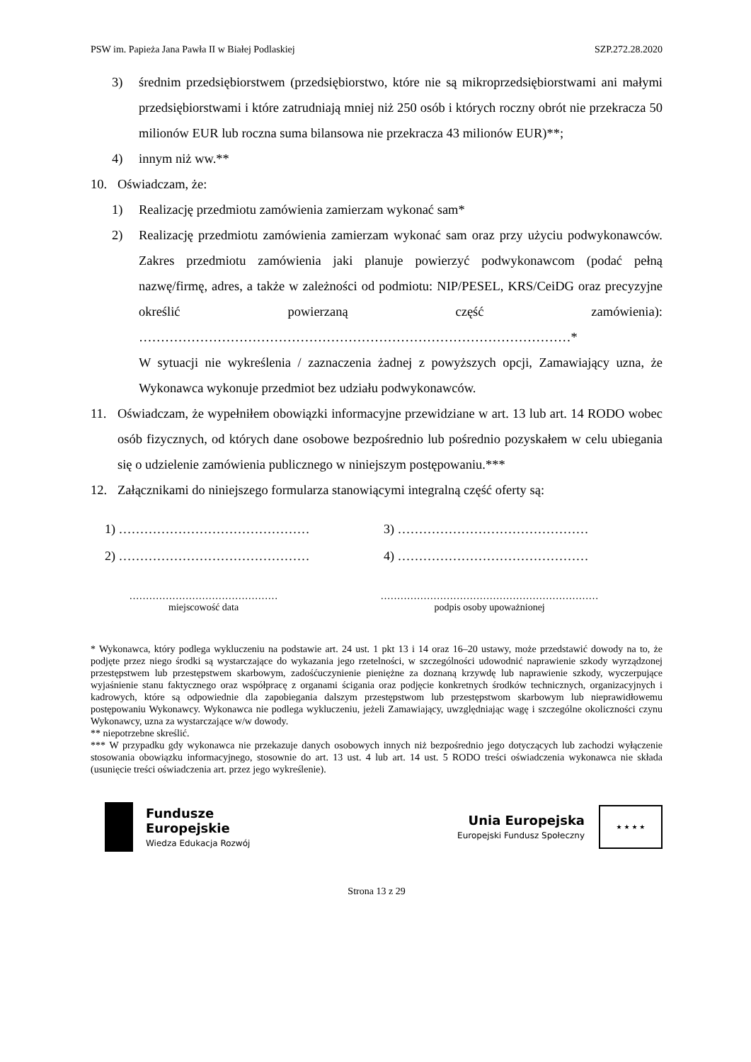PSW im. Papieża Jana Pawła II w Białej Podlaskiej SZP.272.28.2020
3) średnim przedsiębiorstwem (przedsiębiorstwo, które nie są mikroprzedsiębiorstwami ani małymi przedsiębiorstwami i które zatrudniają mniej niż 250 osób i których roczny obrót nie przekracza 50 milionów EUR lub roczna suma bilansowa nie przekracza 43 milionów EUR)**;
4) innym niż ww.**
10. Oświadczam, że:
1) Realizację przedmiotu zamówienia zamierzam wykonać sam*
2) Realizację przedmiotu zamówienia zamierzam wykonać sam oraz przy użyciu podwykonawców. Zakres przedmiotu zamówienia jaki planuje powierzyć podwykonawcom (podać pełną nazwę/firmę, adres, a także w zależności od podmiotu: NIP/PESEL, KRS/CeiDG oraz precyzyjne określić powierzaną część zamówienia): ………………………………………………………………………………………*
W sytuacji nie wykreślenia / zaznaczenia żadnej z powyższych opcji, Zamawiający uzna, że Wykonawca wykonuje przedmiot bez udziału podwykonawców.
11. Oświadczam, że wypełniłem obowiązki informacyjne przewidziane w art. 13 lub art. 14 RODO wobec osób fizycznych, od których dane osobowe bezpośrednio lub pośrednio pozyskałem w celu ubiegania się o udzielenie zamówienia publicznego w niniejszym postępowaniu.***
12. Załącznikami do niniejszego formularza stanowiącymi integralną część oferty są:
1) ……………………………………… 3) ………………………………………
2) ……………………………………… 4) ………………………………………
………………………………………
miejscowość data
…………………………………………………………
podpis osoby upoważnionej
* Wykonawca, który podlega wykluczeniu na podstawie art. 24 ust. 1 pkt 13 i 14 oraz 16–20 ustawy, może przedstawić dowody na to, że podjęte przez niego środki są wystarczające do wykazania jego rzetelności, w szczególności udowodnić naprawienie szkody wyrządzonej przestępstwem lub przestępstwem skarbowym, zadośćuczynienie pieniężne za doznaną krzywdę lub naprawienie szkody, wyczerpujące wyjaśnienie stanu faktycznego oraz współpracę z organami ścigania oraz podjęcie konkretnych środków technicznych, organizacyjnych i kadrowych, które są odpowiednie dla zapobiegania dalszym przestępstwom lub przestępstwom skarbowym lub nieprawidłowemu postępowaniu Wykonawcy. Wykonawca nie podlega wykluczeniu, jeżeli Zamawiający, uwzględniając wagę i szczególne okoliczności czynu Wykonawcy, uzna za wystarczające w/w dowody.
** niepotrzebne skreślić.
*** W przypadku gdy wykonawca nie przekazuje danych osobowych innych niż bezpośrednio jego dotyczących lub zachodzi wyłączenie stosowania obowiązku informacyjnego, stosownie do art. 13 ust. 4 lub art. 14 ust. 5 RODO treści oświadczenia wykonawca nie składa (usunięcie treści oświadczenia art. przez jego wykreślenie).
Fundusze
Europejskie
Wiedza Edukacja Rozwój
Unia Europejska
Europejski Fundusz Społeczny
★ ★ ★ ★
Strona 13 z 29